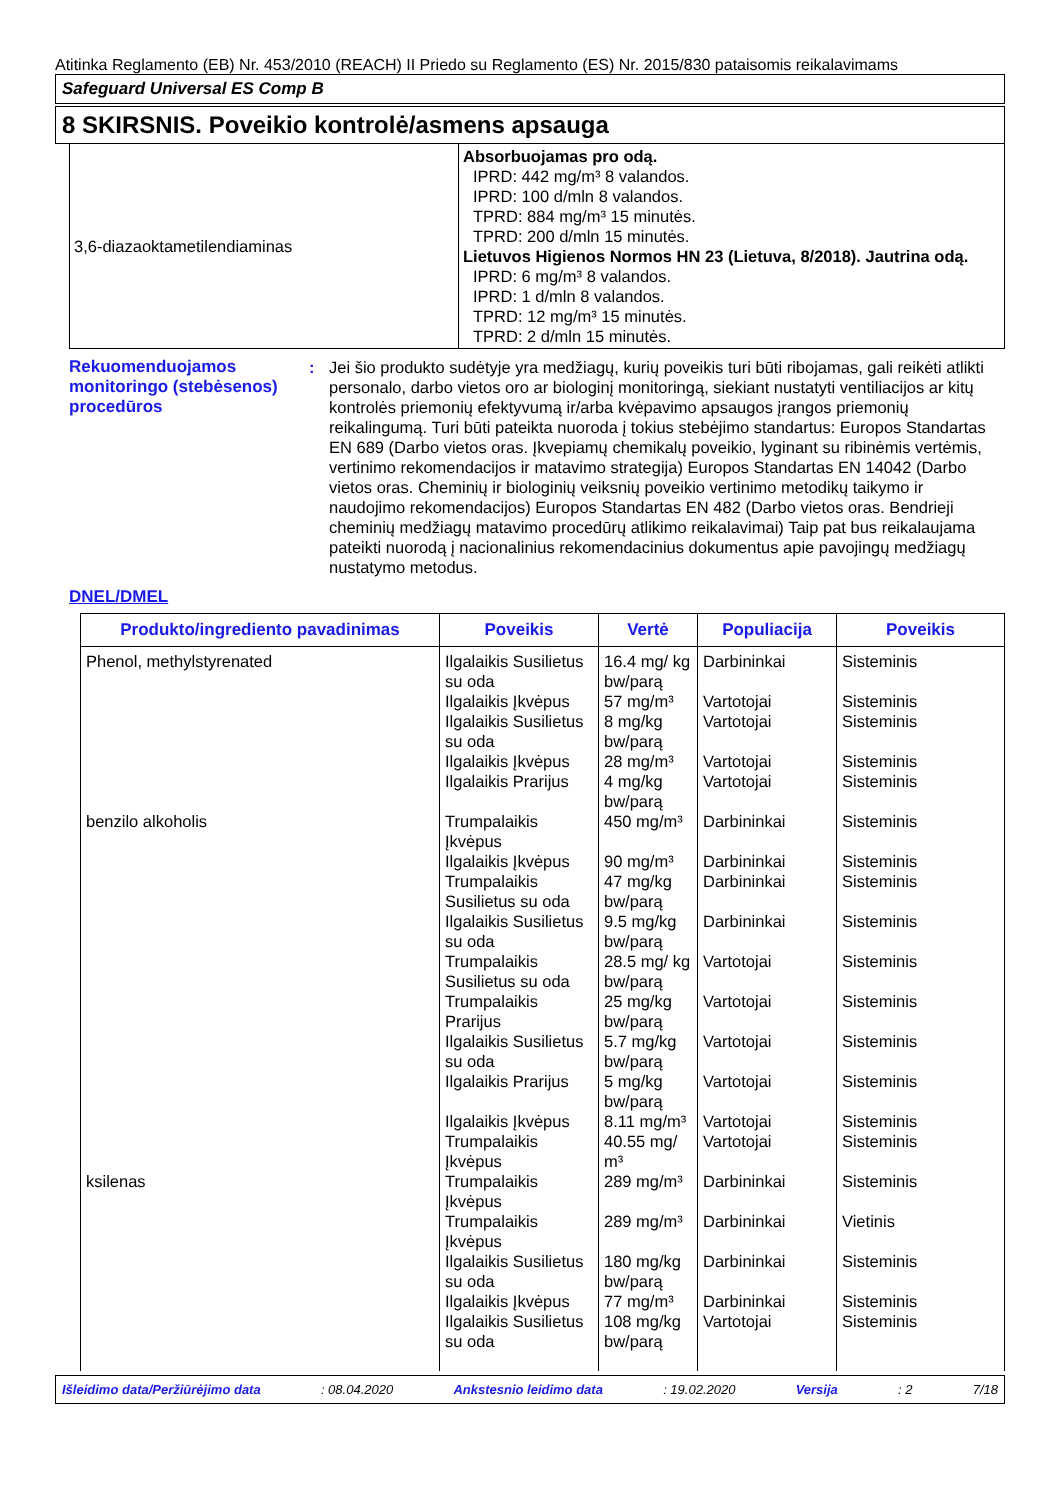Atitinka Reglamento (EB) Nr. 453/2010 (REACH) II Priedo su Reglamento (ES) Nr. 2015/830 pataisomis reikalavimams
Safeguard Universal ES Comp B
8 SKIRSNIS. Poveikio kontrolė/asmens apsauga
| 3,6-diazaoktametilendiaminas | Absorbuojamas pro odą. IPRD: 442 mg/m³ 8 valandos. IPRD: 100 d/mln 8 valandos. TPRD: 884 mg/m³ 15 minutės. TPRD: 200 d/mln 15 minutės. Lietuvos Higienos Normos HN 23 (Lietuva, 8/2018). Jautrina odą. IPRD: 6 mg/m³ 8 valandos. IPRD: 1 d/mln 8 valandos. TPRD: 12 mg/m³ 15 minutės. TPRD: 2 d/mln 15 minutės. |
Rekuomenduojamos monitoringo (stebėsenos) procedūros
: Jei šio produkto sudėtyje yra medžiagų, kurių poveikis turi būti ribojamas, gali reikėti atlikti personalo, darbo vietos oro ar biologinį monitoringą, siekiant nustatyti ventiliacijos ar kitų kontrolės priemonių efektyvumą ir/arba kvėpavimo apsaugos įrangos priemonių reikalingumą. Turi būti pateikta nuoroda į tokius stebėjimo standartus: Europos Standartas EN 689 (Darbo vietos oras. Įkvepiamų chemikalų poveikio, lyginant su ribinėmis vertėmis, vertinimo rekomendacijos ir matavimo strategija) Europos Standartas EN 14042 (Darbo vietos oras. Cheminių ir biologinių veiksnių poveikio vertinimo metodikų taikymo ir naudojimo rekomendacijos) Europos Standartas EN 482 (Darbo vietos oras. Bendrieji cheminių medžiagų matavimo procedūrų atlikimo reikalavimai) Taip pat bus reikalaujama pateikti nuorodą į nacionalinius rekomendacinius dokumentus apie pavojingų medžiagų nustatymo metodus.
DNEL/DMEL
| Produkto/ingrediento pavadinimas | Poveikis | Vertė | Populiacija | Poveikis |
| --- | --- | --- | --- | --- |
| Phenol, methylstyrenated benzilo alkoholis ksilenas | Ilgalaikis Susilietus su oda Ilgalaikis Įkvėpus Ilgalaikis Susilietus su oda Ilgalaikis Įkvėpus Ilgalaikis Prarijus Trumpalaikis Įkvėpus Ilgalaikis Įkvėpus Trumpalaikis Susilietus su oda Ilgalaikis Susilietus su oda Trumpalaikis Susilietus su oda Trumpalaikis Prarijus Ilgalaikis Susilietus su oda Ilgalaikis Prarijus Ilgalaikis Įkvėpus Trumpalaikis Įkvėpus Trumpalaikis Įkvėpus Trumpalaikis Įkvėpus Ilgalaikis Susilietus su oda Ilgalaikis Įkvėpus Ilgalaikis Susilietus su oda | 16.4 mg/ kg bw/parą 57 mg/m³ 8 mg/kg bw/parą 28 mg/m³ 4 mg/kg bw/parą 450 mg/m³ 90 mg/m³ 47 mg/kg bw/parą 9.5 mg/kg bw/parą 28.5 mg/ kg bw/parą 25 mg/kg bw/parą 5.7 mg/kg bw/parą 5 mg/kg bw/parą 8.11 mg/m³ 40.55 mg/ m³ 289 mg/m³ 289 mg/m³ 180 mg/kg bw/parą 77 mg/m³ 108 mg/kg bw/parą | Darbininkai Vartotojai Vartotojai Vartotojai Vartotojai Darbininkai Darbininkai Darbininkai Darbininkai Vartotojai Vartotojai Vartotojai Vartotojai Vartotojai Vartotojai Darbininkai Darbininkai Darbininkai Darbininkai Vartotojai | Sisteminis Sisteminis Sisteminis Sisteminis Sisteminis Sisteminis Sisteminis Sisteminis Sisteminis Sisteminis Sisteminis Sisteminis Sisteminis Sisteminis Sisteminis Sisteminis Vietinis Sisteminis Sisteminis Sisteminis |
Išleidimo data/Peržiūrėjimo data: 08.04.2020 Ankstesnio leidimo data: 19.02.2020 Versija: 2 7/18